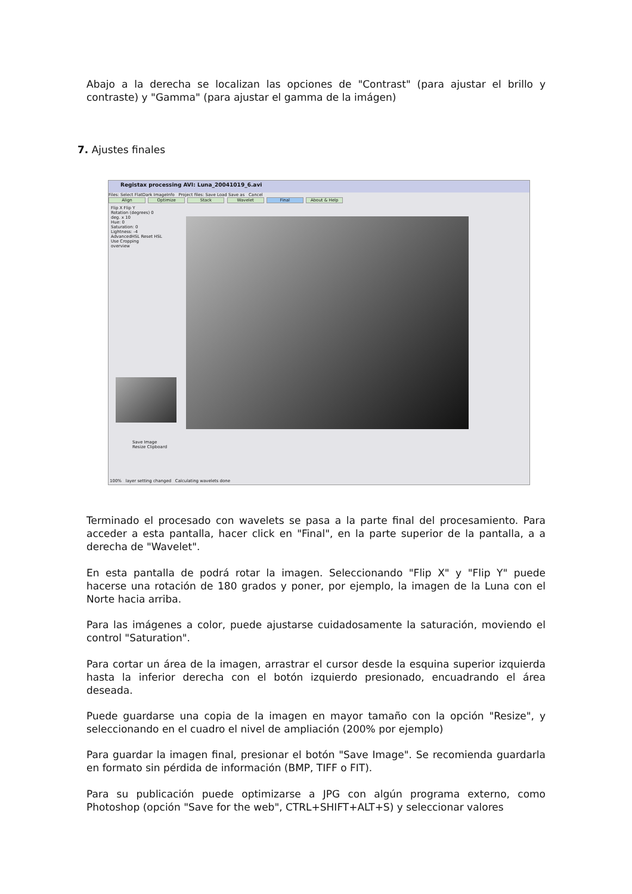Abajo a la derecha se localizan las opciones de "Contrast" (para ajustar el brillo y contraste) y "Gamma" (para ajustar el gamma de la imágen)
7. Ajustes finales
Registax processing AVI: Luna_20041019_6.avi
Files: Select FlatDark ImageInfo Project files: Save Load Save as Cancel
Align Optimize Stack Wavelet Final About & Help
Flip X Flip Y
Rotation (degrees) 0
deg. x 10
Hue: 0
Saturation: 0
Lightness: -4
AdvancedHSL Reset HSL
Use Cropping
overview
Save Image
Resize Clipboard
100% layer setting changed Calculating wavelets done
Terminado el procesado con wavelets se pasa a la parte final del procesamiento. Para acceder a esta pantalla, hacer click en "Final", en la parte superior de la pantalla, a a derecha de "Wavelet".
En esta pantalla de podrá rotar la imagen. Seleccionando "Flip X" y "Flip Y" puede hacerse una rotación de 180 grados y poner, por ejemplo, la imagen de la Luna con el Norte hacia arriba.
Para las imágenes a color, puede ajustarse cuidadosamente la saturación, moviendo el control "Saturation".
Para cortar un área de la imagen, arrastrar el cursor desde la esquina superior izquierda hasta la inferior derecha con el botón izquierdo presionado, encuadrando el área deseada.
Puede guardarse una copia de la imagen en mayor tamaño con la opción "Resize", y seleccionando en el cuadro el nivel de ampliación (200% por ejemplo)
Para guardar la imagen final, presionar el botón "Save Image". Se recomienda guardarla en formato sin pérdida de información (BMP, TIFF o FIT).
Para su publicación puede optimizarse a JPG con algún programa externo, como Photoshop (opción "Save for the web", CTRL+SHIFT+ALT+S) y seleccionar valores